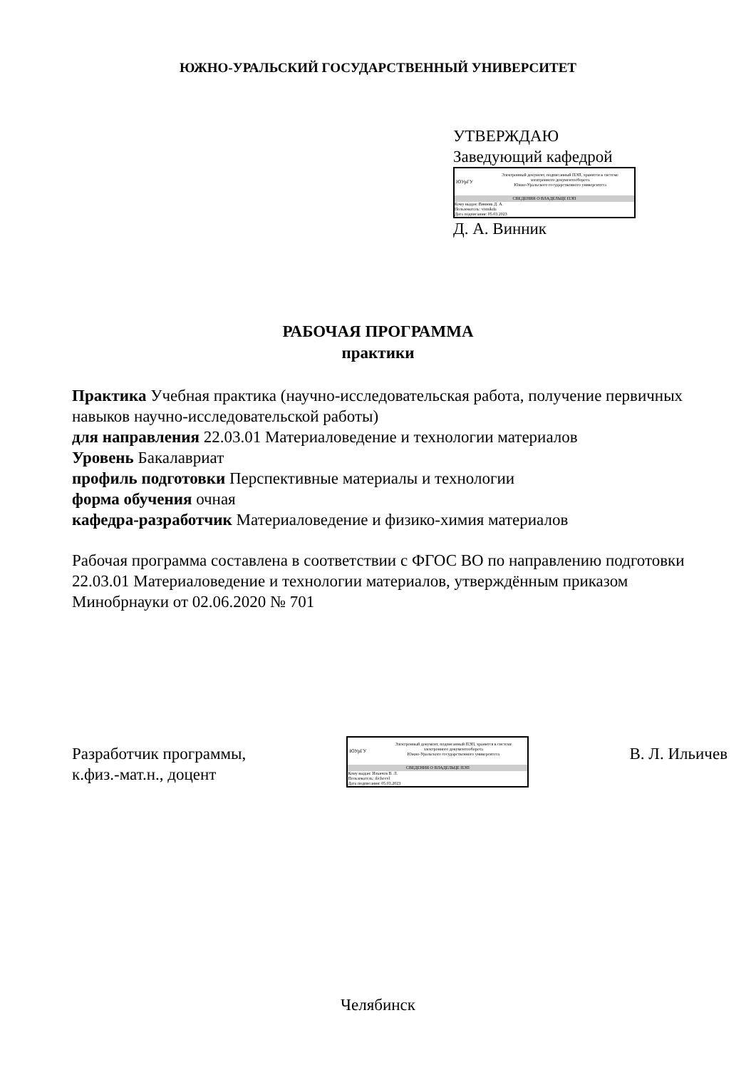ЮЖНО-УРАЛЬСКИЙ ГОСУДАРСТВЕННЫЙ УНИВЕРСИТЕТ
УТВЕРЖДАЮ
Заведующий кафедрой
ЮУрГУ
Электронный документ, подписанный ПЭП, хранится в системе
электронного документооборота
Южно-Уральского государственного университета
СВЕДЕНИЯ О ВЛАДЕЛЬЦЕ ПЭП
Кому выдан: Винник Д. А.
Пользователь: vinnikda
Дата подписания: 05.03.2023
Д. А. Винник
РАБОЧАЯ ПРОГРАММА
практики
Практика Учебная практика (научно-исследовательская работа, получение первичных навыков научно-исследовательской работы)
для направления 22.03.01 Материаловедение и технологии материалов
Уровень Бакалавриат
профиль подготовки Перспективные материалы и технологии
форма обучения очная
кафедра-разработчик Материаловедение и физико-химия материалов
Рабочая программа составлена в соответствии с ФГОС ВО по направлению подготовки 22.03.01 Материаловедение и технологии материалов, утверждённым приказом Минобрнауки от 02.06.2020 № 701
Разработчик программы,
к.физ.-мат.н., доцент
ЮУрГУ
Электронный документ, подписанный ПЭП, хранится в системе
электронного документооборота
Южно-Уральского государственного университета
СВЕДЕНИЯ О ВЛАДЕЛЬЦЕ ПЭП
Кому выдан: Ильичев В. Л.
Пользователь: ilichevvl
Дата подписания: 05.03.2023
В. Л. Ильичев
Челябинск